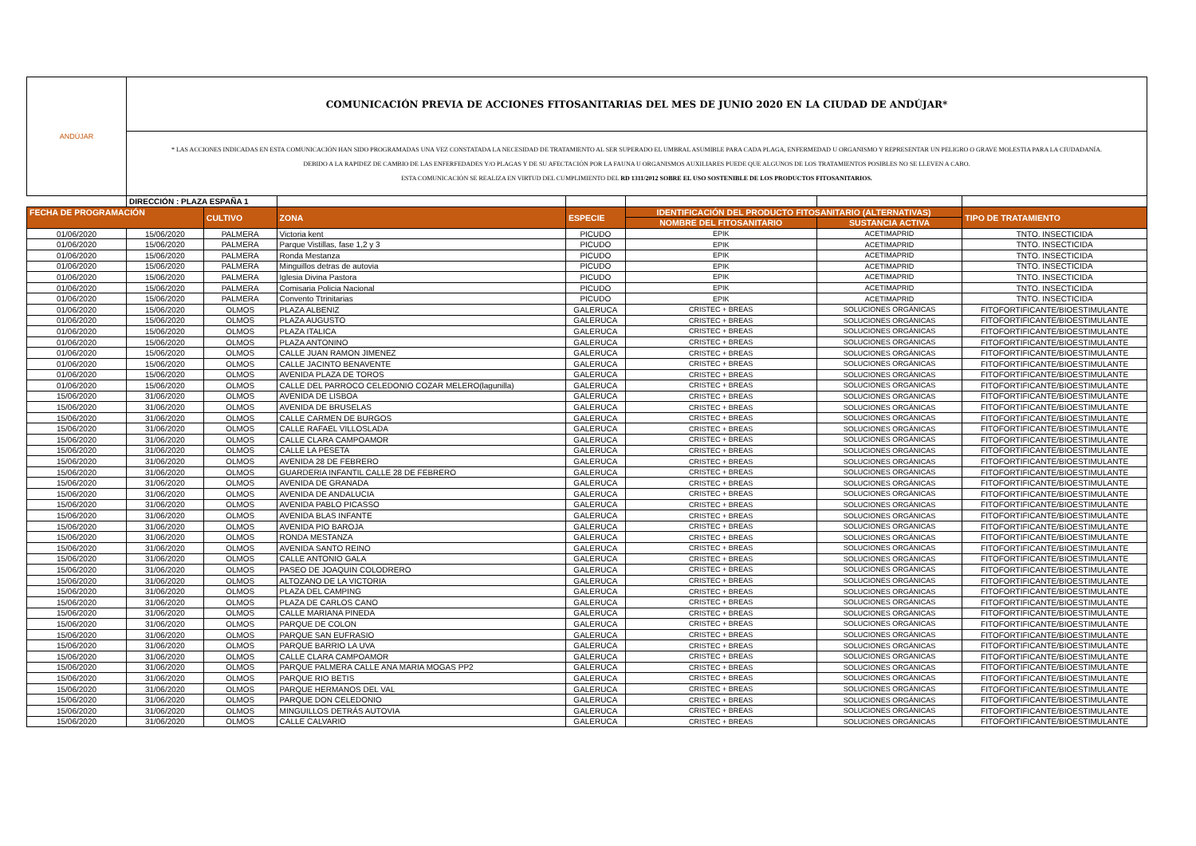| ANDÚJAR | COMUNICACIÓN PREVIA DE ACCIONES FITOSANITARIAS DEL MES DE JUNIO 2020 EN LA CIUDAD DE ANDÚJAR* | | | | | | |
| | * LAS ACCIONES INDICADAS EN ESTA COMUNICACIÓN HAN SIDO PROGRAMADAS UNA VEZ CONSTATADA LA NECESIDAD DE TRATAMIENTO AL SER SUPERADO EL UMBRAL ASUMIBLE PARA CADA PLAGA, ENFERMEDAD U ORGANISMO Y REPRESENTAR UN PELIGRO O GRAVE MOLESTIA PARA LA CIUDADANÍA. DEBIDO A LA RAPIDEZ DE CAMBIO DE LAS ENFERFEDADES Y/O PLAGAS Y DE SU AFECTACIÓN POR LA FAUNA U ORGANISMOS AUXILIARES PUEDE QUE ALGUNOS DE LOS TRATAMIENTOS POSIBLES NO SE LLEVEN A CABO. ESTA COMUNICACIÓN SE REALIZA EN VIRTUD DEL CUMPLIMIENTO DEL RD 1311/2012 SOBRE EL USO SOSTENIBLE DE LOS PRODUCTOS FITOSANITARIOS. | | | | | | |
| | DIRECCIÓN : PLAZA ESPAÑA 1 | | | | | | |
| FECHA DE PROGRAMACIÓN | | CULTIVO | ZONA | ESPECIE | IDENTIFICACIÓN DEL PRODUCTO FITOSANITARIO (ALTERNATIVAS) | | TIPO DE TRATAMIENTO |
| | | | | | NOMBRE DEL FITOSANITARIO | SUSTANCIA ACTIVA | |
| 01/06/2020 | 15/06/2020 | PALMERA | Victoria kent | PICUDO | EPIK | ACETIMAPRID | TNTO. INSECTICIDA |
| 01/06/2020 | 15/06/2020 | PALMERA | Parque Vistillas, fase 1,2 y 3 | PICUDO | EPIK | ACETIMAPRID | TNTO. INSECTICIDA |
| 01/06/2020 | 15/06/2020 | PALMERA | Ronda Mestanza | PICUDO | EPIK | ACETIMAPRID | TNTO. INSECTICIDA |
| 01/06/2020 | 15/06/2020 | PALMERA | Minguillos detras de autovia | PICUDO | EPIK | ACETIMAPRID | TNTO. INSECTICIDA |
| 01/06/2020 | 15/06/2020 | PALMERA | Iglesia Divina Pastora | PICUDO | EPIK | ACETIMAPRID | TNTO. INSECTICIDA |
| 01/06/2020 | 15/06/2020 | PALMERA | Comisaria Policia Nacional | PICUDO | EPIK | ACETIMAPRID | TNTO. INSECTICIDA |
| 01/06/2020 | 15/06/2020 | PALMERA | Convento Ttrinitarias | PICUDO | EPIK | ACETIMAPRID | TNTO. INSECTICIDA |
| 01/06/2020 | 15/06/2020 | OLMOS | PLAZA ALBENIZ | GALERUCA | CRISTEC + BREAS | SOLUCIONES ORGÁNICAS | FITOFORTIFICANTE/BIOESTIMULANTE |
| 01/06/2020 | 15/06/2020 | OLMOS | PLAZA AUGUSTO | GALERUCA | CRISTEC + BREAS | SOLUCIONES ORGÁNICAS | FITOFORTIFICANTE/BIOESTIMULANTE |
| 01/06/2020 | 15/06/2020 | OLMOS | PLAZA ITALICA | GALERUCA | CRISTEC + BREAS | SOLUCIONES ORGÁNICAS | FITOFORTIFICANTE/BIOESTIMULANTE |
| 01/06/2020 | 15/06/2020 | OLMOS | PLAZA ANTONINO | GALERUCA | CRISTEC + BREAS | SOLUCIONES ORGÁNICAS | FITOFORTIFICANTE/BIOESTIMULANTE |
| 01/06/2020 | 15/06/2020 | OLMOS | CALLE JUAN RAMON JIMENEZ | GALERUCA | CRISTEC + BREAS | SOLUCIONES ORGÁNICAS | FITOFORTIFICANTE/BIOESTIMULANTE |
| 01/06/2020 | 15/06/2020 | OLMOS | CALLE JACINTO BENAVENTE | GALERUCA | CRISTEC + BREAS | SOLUCIONES ORGÁNICAS | FITOFORTIFICANTE/BIOESTIMULANTE |
| 01/06/2020 | 15/06/2020 | OLMOS | AVENIDA PLAZA DE TOROS | GALERUCA | CRISTEC + BREAS | SOLUCIONES ORGÁNICAS | FITOFORTIFICANTE/BIOESTIMULANTE |
| 01/06/2020 | 15/06/2020 | OLMOS | CALLE DEL PARROCO CELEDONIO COZAR MELERO(lagunilla) | GALERUCA | CRISTEC + BREAS | SOLUCIONES ORGÁNICAS | FITOFORTIFICANTE/BIOESTIMULANTE |
| 15/06/2020 | 31/06/2020 | OLMOS | AVENIDA DE LISBOA | GALERUCA | CRISTEC + BREAS | SOLUCIONES ORGÁNICAS | FITOFORTIFICANTE/BIOESTIMULANTE |
| 15/06/2020 | 31/06/2020 | OLMOS | AVENIDA DE BRUSELAS | GALERUCA | CRISTEC + BREAS | SOLUCIONES ORGÁNICAS | FITOFORTIFICANTE/BIOESTIMULANTE |
| 15/06/2020 | 31/06/2020 | OLMOS | CALLE CARMEN DE BURGOS | GALERUCA | CRISTEC + BREAS | SOLUCIONES ORGÁNICAS | FITOFORTIFICANTE/BIOESTIMULANTE |
| 15/06/2020 | 31/06/2020 | OLMOS | CALLE RAFAEL VILLOSLADA | GALERUCA | CRISTEC + BREAS | SOLUCIONES ORGÁNICAS | FITOFORTIFICANTE/BIOESTIMULANTE |
| 15/06/2020 | 31/06/2020 | OLMOS | CALLE CLARA CAMPOAMOR | GALERUCA | CRISTEC + BREAS | SOLUCIONES ORGÁNICAS | FITOFORTIFICANTE/BIOESTIMULANTE |
| 15/06/2020 | 31/06/2020 | OLMOS | CALLE LA PESETA | GALERUCA | CRISTEC + BREAS | SOLUCIONES ORGÁNICAS | FITOFORTIFICANTE/BIOESTIMULANTE |
| 15/06/2020 | 31/06/2020 | OLMOS | AVENIDA 28 DE FEBRERO | GALERUCA | CRISTEC + BREAS | SOLUCIONES ORGÁNICAS | FITOFORTIFICANTE/BIOESTIMULANTE |
| 15/06/2020 | 31/06/2020 | OLMOS | GUARDERIA INFANTIL CALLE 28 DE FEBRERO | GALERUCA | CRISTEC + BREAS | SOLUCIONES ORGÁNICAS | FITOFORTIFICANTE/BIOESTIMULANTE |
| 15/06/2020 | 31/06/2020 | OLMOS | AVENIDA DE GRANADA | GALERUCA | CRISTEC + BREAS | SOLUCIONES ORGÁNICAS | FITOFORTIFICANTE/BIOESTIMULANTE |
| 15/06/2020 | 31/06/2020 | OLMOS | AVENIDA DE ANDALUCIA | GALERUCA | CRISTEC + BREAS | SOLUCIONES ORGÁNICAS | FITOFORTIFICANTE/BIOESTIMULANTE |
| 15/06/2020 | 31/06/2020 | OLMOS | AVENIDA PABLO PICASSO | GALERUCA | CRISTEC + BREAS | SOLUCIONES ORGÁNICAS | FITOFORTIFICANTE/BIOESTIMULANTE |
| 15/06/2020 | 31/06/2020 | OLMOS | AVENIDA BLAS INFANTE | GALERUCA | CRISTEC + BREAS | SOLUCIONES ORGÁNICAS | FITOFORTIFICANTE/BIOESTIMULANTE |
| 15/06/2020 | 31/06/2020 | OLMOS | AVENIDA PIO BAROJA | GALERUCA | CRISTEC + BREAS | SOLUCIONES ORGÁNICAS | FITOFORTIFICANTE/BIOESTIMULANTE |
| 15/06/2020 | 31/06/2020 | OLMOS | RONDA MESTANZA | GALERUCA | CRISTEC + BREAS | SOLUCIONES ORGÁNICAS | FITOFORTIFICANTE/BIOESTIMULANTE |
| 15/06/2020 | 31/06/2020 | OLMOS | AVENIDA SANTO REINO | GALERUCA | CRISTEC + BREAS | SOLUCIONES ORGÁNICAS | FITOFORTIFICANTE/BIOESTIMULANTE |
| 15/06/2020 | 31/06/2020 | OLMOS | CALLE ANTONIO GALA | GALERUCA | CRISTEC + BREAS | SOLUCIONES ORGÁNICAS | FITOFORTIFICANTE/BIOESTIMULANTE |
| 15/06/2020 | 31/06/2020 | OLMOS | PASEO DE JOAQUIN COLODRERO | GALERUCA | CRISTEC + BREAS | SOLUCIONES ORGÁNICAS | FITOFORTIFICANTE/BIOESTIMULANTE |
| 15/06/2020 | 31/06/2020 | OLMOS | ALTOZANO DE LA VICTORIA | GALERUCA | CRISTEC + BREAS | SOLUCIONES ORGÁNICAS | FITOFORTIFICANTE/BIOESTIMULANTE |
| 15/06/2020 | 31/06/2020 | OLMOS | PLAZA DEL CAMPING | GALERUCA | CRISTEC + BREAS | SOLUCIONES ORGÁNICAS | FITOFORTIFICANTE/BIOESTIMULANTE |
| 15/06/2020 | 31/06/2020 | OLMOS | PLAZA DE CARLOS CANO | GALERUCA | CRISTEC + BREAS | SOLUCIONES ORGÁNICAS | FITOFORTIFICANTE/BIOESTIMULANTE |
| 15/06/2020 | 31/06/2020 | OLMOS | CALLE MARIANA PINEDA | GALERUCA | CRISTEC + BREAS | SOLUCIONES ORGÁNICAS | FITOFORTIFICANTE/BIOESTIMULANTE |
| 15/06/2020 | 31/06/2020 | OLMOS | PARQUE DE COLON | GALERUCA | CRISTEC + BREAS | SOLUCIONES ORGÁNICAS | FITOFORTIFICANTE/BIOESTIMULANTE |
| 15/06/2020 | 31/06/2020 | OLMOS | PARQUE SAN EUFRASIO | GALERUCA | CRISTEC + BREAS | SOLUCIONES ORGÁNICAS | FITOFORTIFICANTE/BIOESTIMULANTE |
| 15/06/2020 | 31/06/2020 | OLMOS | PARQUE BARRIO LA UVA | GALERUCA | CRISTEC + BREAS | SOLUCIONES ORGÁNICAS | FITOFORTIFICANTE/BIOESTIMULANTE |
| 15/06/2020 | 31/06/2020 | OLMOS | CALLE CLARA CAMPOAMOR | GALERUCA | CRISTEC + BREAS | SOLUCIONES ORGÁNICAS | FITOFORTIFICANTE/BIOESTIMULANTE |
| 15/06/2020 | 31/06/2020 | OLMOS | PARQUE PALMERA CALLE ANA MARIA MOGAS PP2 | GALERUCA | CRISTEC + BREAS | SOLUCIONES ORGÁNICAS | FITOFORTIFICANTE/BIOESTIMULANTE |
| 15/06/2020 | 31/06/2020 | OLMOS | PARQUE RIO BETIS | GALERUCA | CRISTEC + BREAS | SOLUCIONES ORGÁNICAS | FITOFORTIFICANTE/BIOESTIMULANTE |
| 15/06/2020 | 31/06/2020 | OLMOS | PARQUE HERMANOS DEL VAL | GALERUCA | CRISTEC + BREAS | SOLUCIONES ORGÁNICAS | FITOFORTIFICANTE/BIOESTIMULANTE |
| 15/06/2020 | 31/06/2020 | OLMOS | PARQUE DON CELEDONIO | GALERUCA | CRISTEC + BREAS | SOLUCIONES ORGÁNICAS | FITOFORTIFICANTE/BIOESTIMULANTE |
| 15/06/2020 | 31/06/2020 | OLMOS | MINGUILLOS DETRÁS AUTOVIA | GALERUCA | CRISTEC + BREAS | SOLUCIONES ORGÁNICAS | FITOFORTIFICANTE/BIOESTIMULANTE |
| 15/06/2020 | 31/06/2020 | OLMOS | CALLE CALVARIO | GALERUCA | CRISTEC + BREAS | SOLUCIONES ORGÁNICAS | FITOFORTIFICANTE/BIOESTIMULANTE |